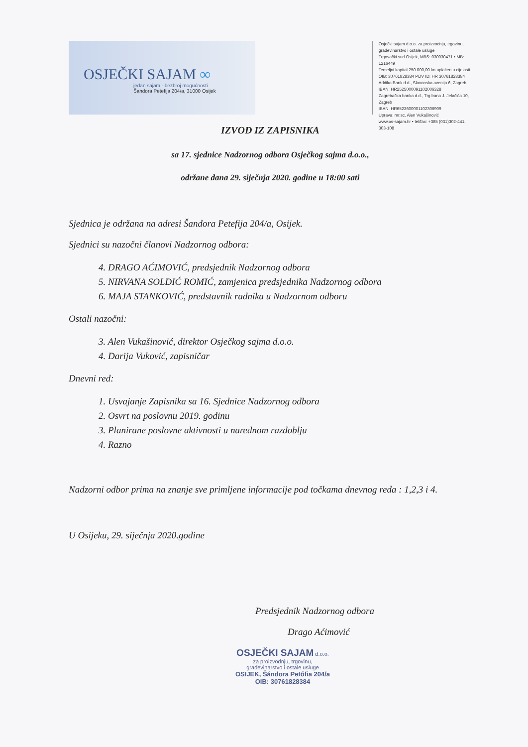OSJEČKI SAJAM ∞
jedan sajam - bezbroj mogućnosti
Šandora Petefija 204/a, 31000 Osijek
Osječki sajam d.o.o. za proizvodnju, trgovinu,
građevinarstvo i ostale usluge
Trgovački sud Osijek, MBS: 030030471 • MB: 1216449
Temeljni kapital 250.000,00 kn uplaćen u cijelosti
OIB: 30761828384 PDV ID: HR 30761828384
Addiko Bank d.d., Slavonska avenija 6, Zagreb
IBAN: HR2525000091102006328
Zagrebačka banka d.d., Trg bana J. Jelačića 10, Zagreb
IBAN: HR6523600001102306909
Uprava: mr.sc. Alen Vukašinović
www.os-sajam.hr • tel/fax: +385 (031)302-441, 303-108
IZVOD IZ ZAPISNIKA
sa 17. sjednice Nadzornog odbora Osječkog sajma d.o.o.,
održane dana 29. siječnja 2020. godine u 18:00 sati
Sjednica je održana na adresi Šandora Petefija 204/a, Osijek.
Sjednici su nazočni članovi Nadzornog odbora:
4. DRAGO AĆIMOVIĆ, predsjednik Nadzornog odbora
5. NIRVANA SOLDIĆ ROMIĆ, zamjenica predsjednika Nadzornog odbora
6. MAJA STANKOVIĆ, predstavnik radnika u Nadzornom odboru
Ostali nazočni:
3. Alen Vukašinović, direktor Osječkog sajma d.o.o.
4. Darija Vuković, zapisničar
Dnevni red:
1. Usvajanje Zapisnika sa 16. Sjednice Nadzornog odbora
2. Osvrt na poslovnu 2019. godinu
3. Planirane poslovne aktivnosti u narednom razdoblju
4. Razno
Nadzorni odbor prima na znanje sve primljene informacije pod točkama dnevnog reda : 1,2,3 i 4.
U Osijeku, 29. siječnja 2020.godine
Predsjednik Nadzornog odbora
Drago Aćimović
OSJEČKI SAJAM d.o.o.
za proizvodnju, trgovinu,
građevinarstvo i ostale usluge
OSIJEK, Šándora Petőfia 204/a
OIB: 30761828384